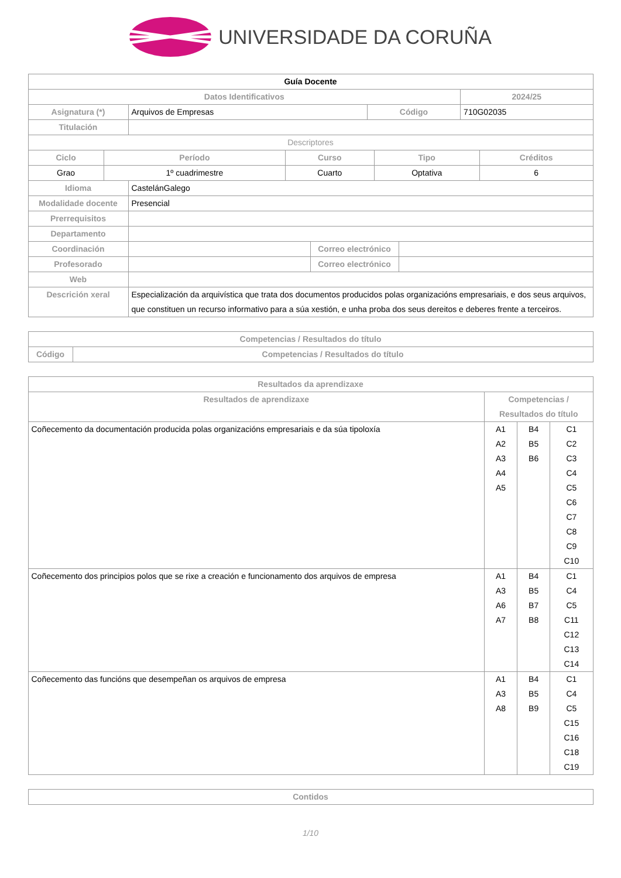UNIVERSIDADE DA CORUÑA
| Guía Docente | | | |
| --- | --- | --- | --- |
| Datos Identificativos | | | 2024/25 |
| Asignatura (*) | Arquivos de Empresas | Código | 710G02035 |
| Titulación | | | |
| Descriptores | | | | |
| Ciclo | Período | Curso | Tipo | Créditos |
| Grao | 1º cuadrimestre | Cuarto | Optativa | 6 |
| Idioma | CastelánGalego | | |
| Modalidade docente | Presencial | | |
| Prerrequisitos | | | |
| Departamento | | | |
| Coordinación | | Correo electrónico | |
| Profesorado | | Correo electrónico | |
| Web | | | |
| Descrición xeral | Especialización da arquivística que trata dos documentos producidos polas organizacións empresariais, e dos seus arquivos, que constituen un recurso informativo para a súa xestión, e unha proba dos seus dereitos e deberes frente a terceiros. | | |
| Competencias / Resultados do título | |
| --- | --- |
| Código | Competencias / Resultados do título |
| Resultados da aprendizaxe | | | |
| --- | --- | --- | --- |
| Resultados de aprendizaxe | Competencias / Resultados do título | | |
| Coñecemento da documentación producida polas organizacións empresariais e da súa tipoloxía | A1 A2 A3 A4 A5 | B4 B5 B6 | C1 C2 C3 C4 C5 C6 C7 C8 C9 C10 |
| Coñecemento dos principios polos que se rixe a creación e funcionamento dos arquivos de empresa | A1 A3 A6 A7 | B4 B5 B7 B8 | C1 C4 C5 C11 C12 C13 C14 |
| Coñecemento das funcións que desempeñan os arquivos de empresa | A1 A3 A8 | B4 B5 B9 | C1 C4 C5 C15 C16 C18 C19 |
| Contidos |
| --- |
1/10